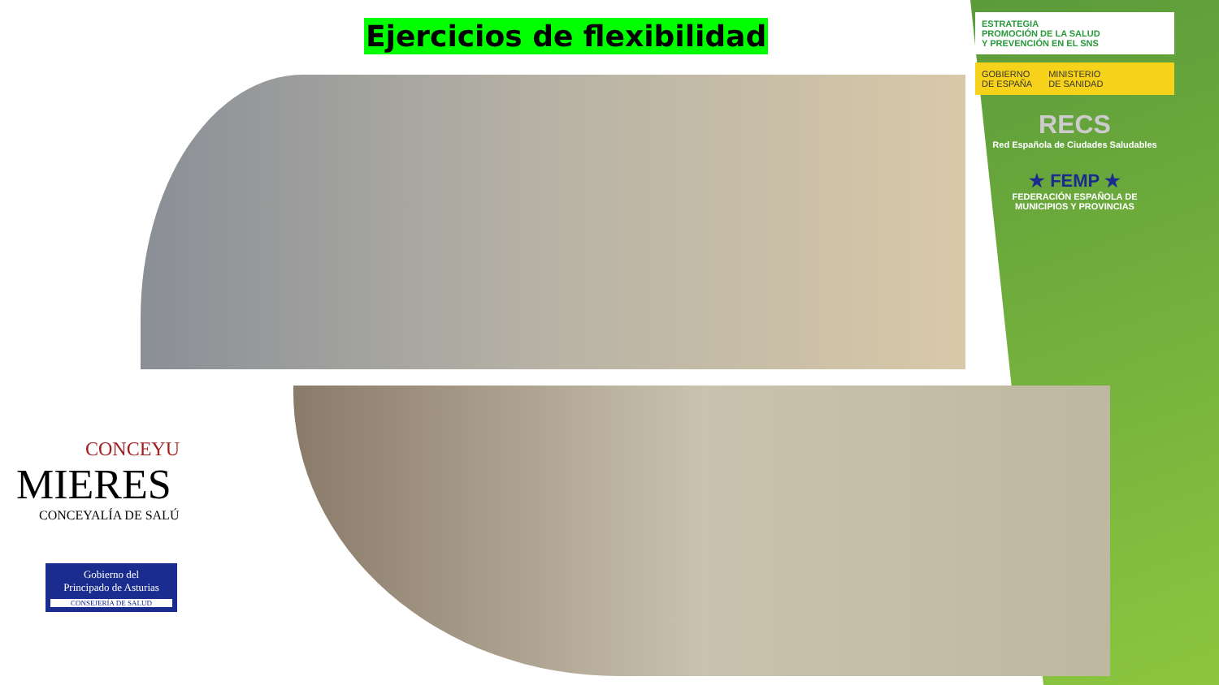Ejercicios de flexibilidad
ESTRATEGIA
PROMOCIÓN DE LA SALUD
Y PREVENCIÓN EN EL SNS
GOBIERNO
DE ESPAÑA MINISTERIO
DE SANIDAD
RECS
Red Española de Ciudades Saludables
★ FEMP ★
FEDERACIÓN ESPAÑOLA DE
MUNICIPIOS Y PROVINCIAS
CONCEYU
MIERES
CONCEYALÍA DE SALÚ
Gobierno del
Principado de Asturias
CONSEJERÍA DE SALUD